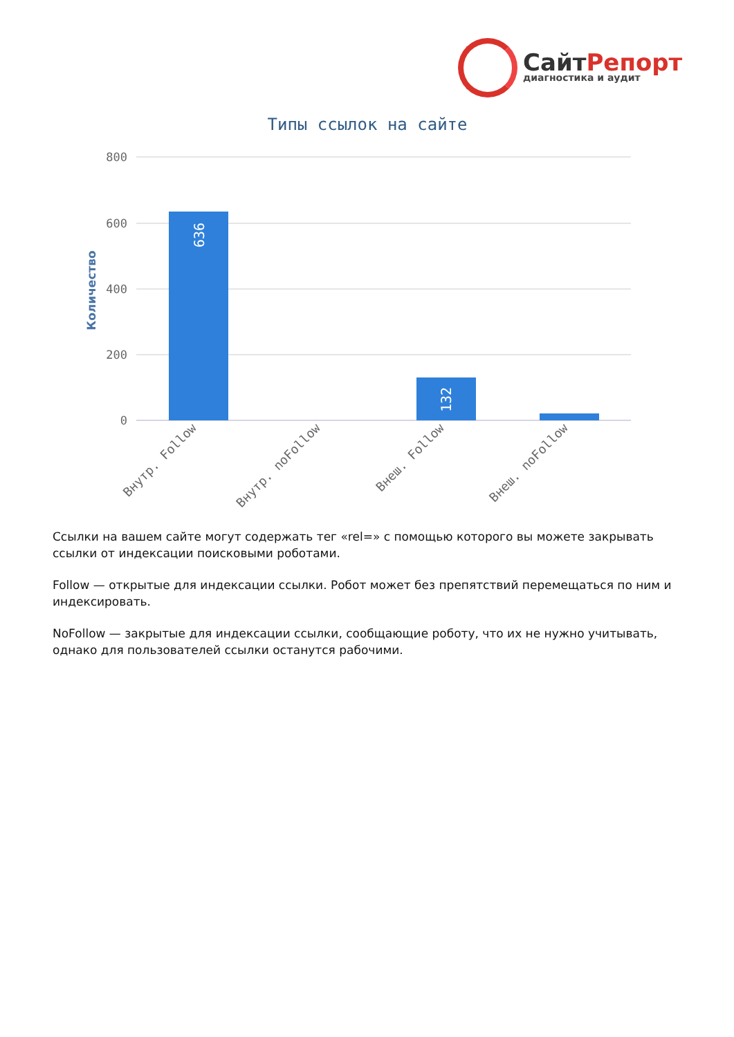СайтРепорт
диагностика и аудит
Типы ссылок на сайте
800
600
400
200
0
Количество
636
132
Внутр. Follow
Внутр. noFollow
Внеш. Follow
Внеш. noFollow
Ссылки на вашем сайте могут содержать тег «rel=» с помощью которого вы можете закрывать ссылки от индексации поисковыми роботами.
Follow — открытые для индексации ссылки. Робот может без препятствий перемещаться по ним и индексировать.
NoFollow — закрытые для индексации ссылки, сообщающие роботу, что их не нужно учитывать, однако для пользователей ссылки останутся рабочими.